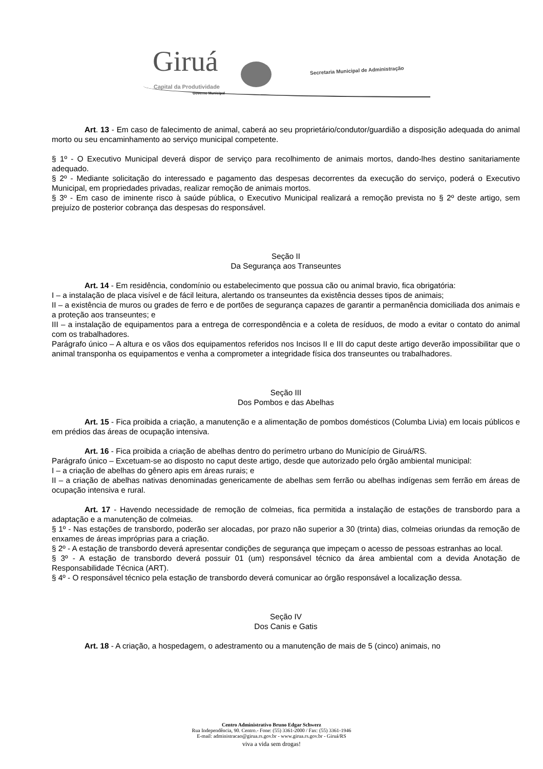Giruá Capital da Produtividade
Governo Municipal
Secretaria Municipal de Administração
Art. 13 - Em caso de falecimento de animal, caberá ao seu proprietário/condutor/guardião a disposição adequada do animal morto ou seu encaminhamento ao serviço municipal competente.
§ 1º - O Executivo Municipal deverá dispor de serviço para recolhimento de animais mortos, dando-lhes destino sanitariamente adequado.
§ 2º - Mediante solicitação do interessado e pagamento das despesas decorrentes da execução do serviço, poderá o Executivo Municipal, em propriedades privadas, realizar remoção de animais mortos.
§ 3º - Em caso de iminente risco à saúde pública, o Executivo Municipal realizará a remoção prevista no § 2º deste artigo, sem prejuízo de posterior cobrança das despesas do responsável.
Seção II
Da Segurança aos Transeuntes
Art. 14 - Em residência, condomínio ou estabelecimento que possua cão ou animal bravio, fica obrigatória:
I – a instalação de placa visível e de fácil leitura, alertando os transeuntes da existência desses tipos de animais;
II – a existência de muros ou grades de ferro e de portões de segurança capazes de garantir a permanência domiciliada dos animais e a proteção aos transeuntes; e
III – a instalação de equipamentos para a entrega de correspondência e a coleta de resíduos, de modo a evitar o contato do animal com os trabalhadores.
Parágrafo único – A altura e os vãos dos equipamentos referidos nos Incisos II e III do caput deste artigo deverão impossibilitar que o animal transponha os equipamentos e venha a comprometer a integridade física dos transeuntes ou trabalhadores.
Seção III
Dos Pombos e das Abelhas
Art. 15 - Fica proibida a criação, a manutenção e a alimentação de pombos domésticos (Columba Livia) em locais públicos e em prédios das áreas de ocupação intensiva.
Art. 16 - Fica proibida a criação de abelhas dentro do perímetro urbano do Município de Giruá/RS.
Parágrafo único – Excetuam-se ao disposto no caput deste artigo, desde que autorizado pelo órgão ambiental municipal:
I – a criação de abelhas do gênero apis em áreas rurais; e
II – a criação de abelhas nativas denominadas genericamente de abelhas sem ferrão ou abelhas indígenas sem ferrão em áreas de ocupação intensiva e rural.
Art. 17 - Havendo necessidade de remoção de colmeias, fica permitida a instalação de estações de transbordo para a adaptação e a manutenção de colmeias.
§ 1º - Nas estações de transbordo, poderão ser alocadas, por prazo não superior a 30 (trinta) dias, colmeias oriundas da remoção de enxames de áreas impróprias para a criação.
§ 2º - A estação de transbordo deverá apresentar condições de segurança que impeçam o acesso de pessoas estranhas ao local.
§ 3º - A estação de transbordo deverá possuir 01 (um) responsável técnico da área ambiental com a devida Anotação de Responsabilidade Técnica (ART).
§ 4º - O responsável técnico pela estação de transbordo deverá comunicar ao órgão responsável a localização dessa.
Seção IV
Dos Canis e Gatis
Art. 18 - A criação, a hospedagem, o adestramento ou a manutenção de mais de 5 (cinco) animais, no
Centro Administrativo Bruno Edgar Schwerz
Rua Independência, 90. Centro.- Fone: (55) 3361-2000 / Fax: (55) 3361-1946
E-mail: administracao@girua.rs.gov.br - www.girua.rs.gov.br - Giruá/RS
viva a vida sem drogas!